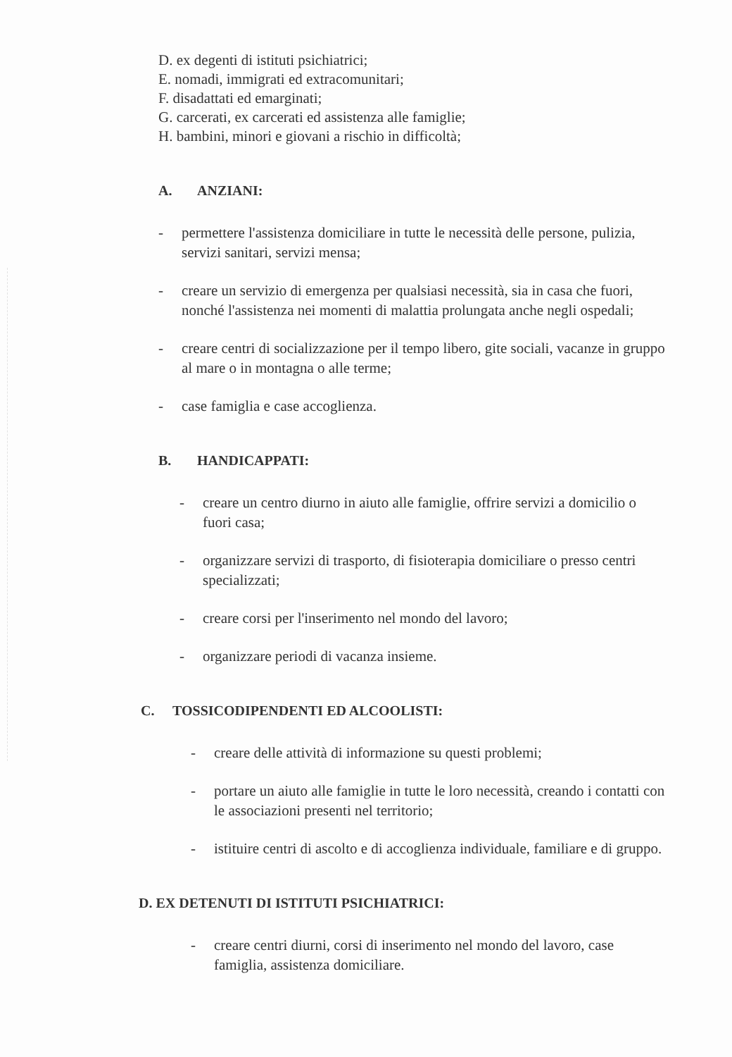D. ex degenti di istituti psichiatrici;
E. nomadi, immigrati ed extracomunitari;
F. disadattati ed emarginati;
G. carcerati, ex carcerati ed assistenza alle famiglie;
H. bambini, minori e giovani a rischio in difficoltà;
A. ANZIANI:
- permettere l'assistenza domiciliare in tutte le necessità delle persone, pulizia, servizi sanitari, servizi mensa;
- creare un servizio di emergenza per qualsiasi necessità, sia in casa che fuori, nonché l'assistenza nei momenti di malattia prolungata anche negli ospedali;
- creare centri di socializzazione per il tempo libero, gite sociali, vacanze in gruppo al mare o in montagna o alle terme;
- case famiglia e case accoglienza.
B. HANDICAPPATI:
- creare un centro diurno in aiuto alle famiglie, offrire servizi a domicilio o fuori casa;
- organizzare servizi di trasporto, di fisioterapia domiciliare o presso centri specializzati;
- creare corsi per l'inserimento nel mondo del lavoro;
- organizzare periodi di vacanza insieme.
C. TOSSICODIPENDENTI ED ALCOOLISTI:
- creare delle attività di informazione su questi problemi;
- portare un aiuto alle famiglie in tutte le loro necessità, creando i contatti con le associazioni presenti nel territorio;
- istituire centri di ascolto e di accoglienza individuale, familiare e di gruppo.
D. EX DETENUTI DI ISTITUTI PSICHIATRICI:
- creare centri diurni, corsi di inserimento nel mondo del lavoro, case famiglia, assistenza domiciliare.